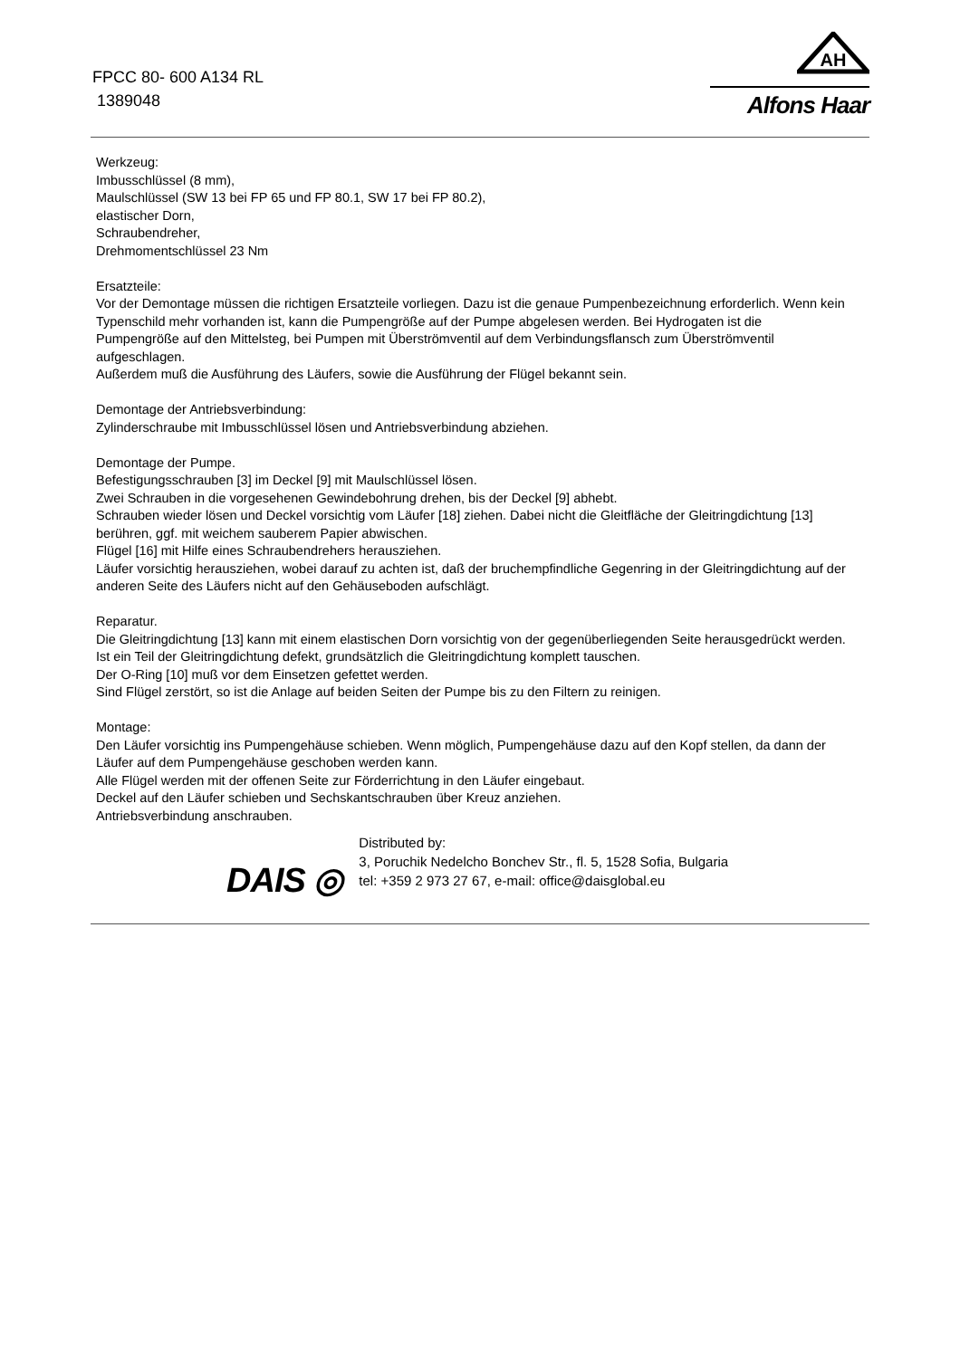FPCC 80- 600 A134 RL
1389048
AH
Alfons Haar
Werkzeug:
Imbusschlüssel (8 mm),
Maulschlüssel (SW 13 bei FP 65 und FP 80.1, SW 17 bei FP 80.2),
elastischer Dorn,
Schraubendreher,
Drehmomentschlüssel 23 Nm
Ersatzteile:
Vor der Demontage müssen die richtigen Ersatzteile vorliegen. Dazu ist die genaue Pumpenbezeichnung erforderlich. Wenn kein Typenschild mehr vorhanden ist, kann die Pumpengröße auf der Pumpe abgelesen werden. Bei Hydrogaten ist die Pumpengröße auf den Mittelsteg, bei Pumpen mit Überströmventil auf dem Verbindungsflansch zum Überströmventil aufgeschlagen.
Außerdem muß die Ausführung des Läufers, sowie die Ausführung der Flügel bekannt sein.
Demontage der Antriebsverbindung:
Zylinderschraube mit Imbusschlüssel lösen und Antriebsverbindung abziehen.
Demontage der Pumpe.
Befestigungsschrauben [3] im Deckel [9] mit Maulschlüssel lösen.
Zwei Schrauben in die vorgesehenen Gewindebohrung drehen, bis der Deckel [9] abhebt.
Schrauben wieder lösen und Deckel vorsichtig vom Läufer [18] ziehen. Dabei nicht die Gleitfläche der Gleitringdichtung [13] berühren, ggf. mit weichem sauberem Papier abwischen.
Flügel [16] mit Hilfe eines Schraubendrehers herausziehen.
Läufer vorsichtig herausziehen, wobei darauf zu achten ist, daß der bruchempfindliche Gegenring in der Gleitringdichtung auf der anderen Seite des Läufers nicht auf den Gehäuseboden aufschlägt.
Reparatur.
Die Gleitringdichtung [13] kann mit einem elastischen Dorn vorsichtig von der gegenüberliegenden Seite herausgedrückt werden. Ist ein Teil der Gleitringdichtung defekt, grundsätzlich die Gleitringdichtung komplett tauschen.
Der O-Ring [10] muß vor dem Einsetzen gefettet werden.
Sind Flügel zerstört, so ist die Anlage auf beiden Seiten der Pumpe bis zu den Filtern zu reinigen.
Montage:
Den Läufer vorsichtig ins Pumpengehäuse schieben. Wenn möglich, Pumpengehäuse dazu auf den Kopf stellen, da dann der Läufer auf dem Pumpengehäuse geschoben werden kann.
Alle Flügel werden mit der offenen Seite zur Förderrichtung in den Läufer eingebaut.
Deckel auf den Läufer schieben und Sechskantschrauben über Kreuz anziehen.
Antriebsverbindung anschrauben.
DAIS ◎
Distributed by:
3, Poruchik Nedelcho Bonchev Str., fl. 5, 1528 Sofia, Bulgaria
tel: +359 2 973 27 67, e-mail: office@daisglobal.eu